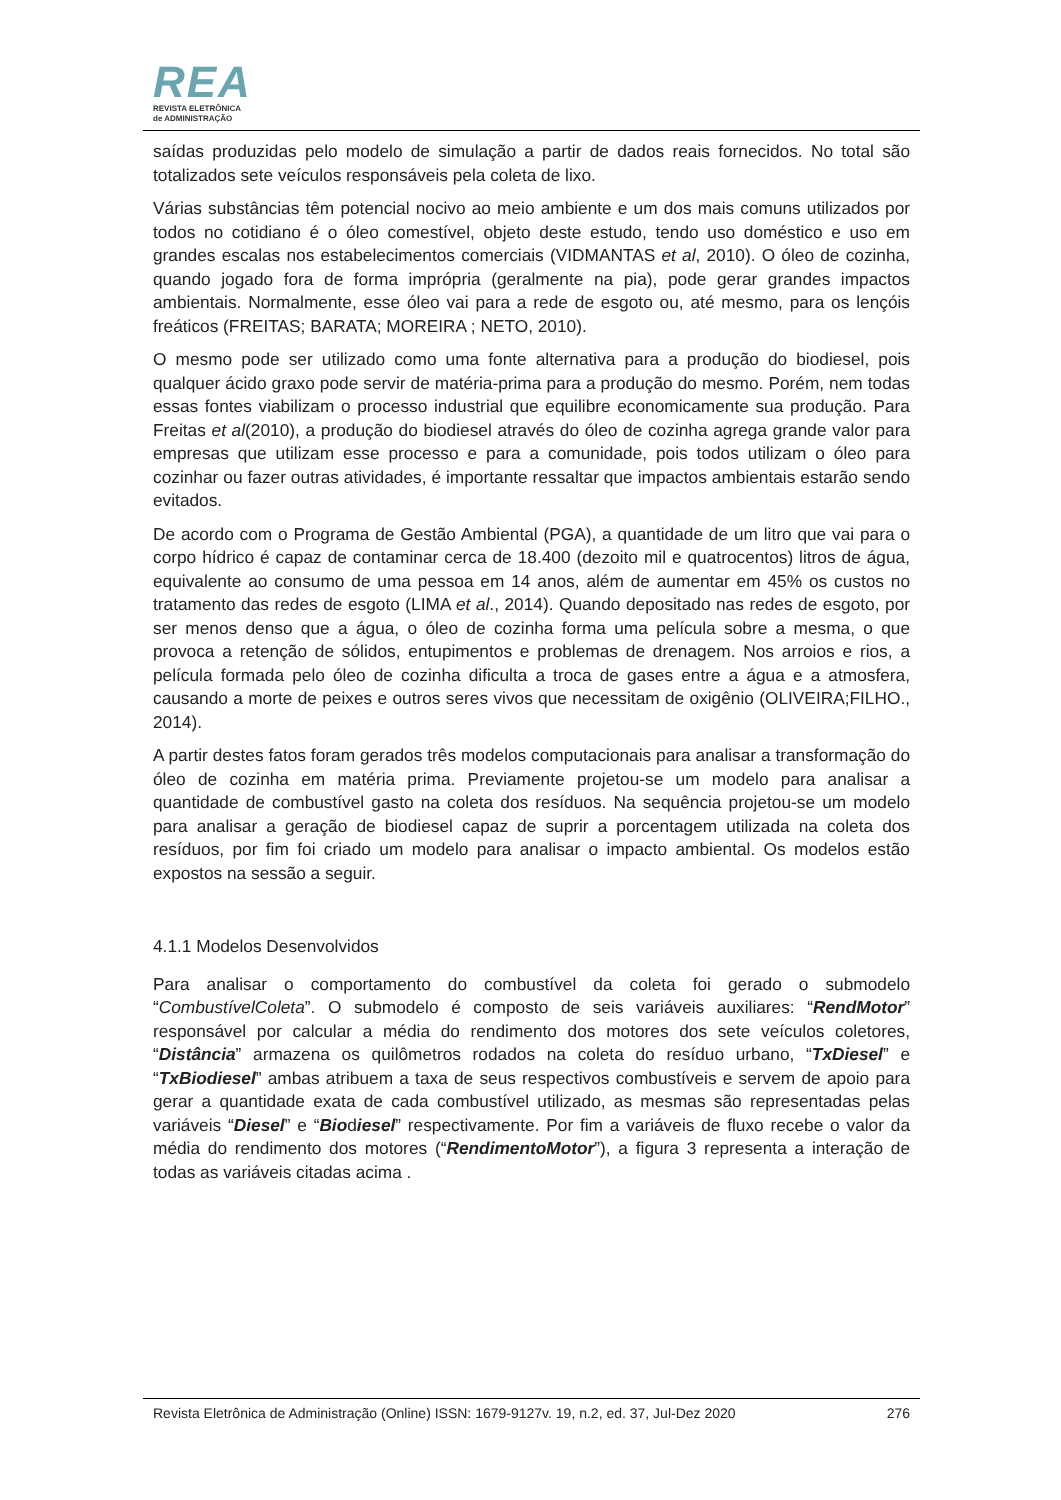REA
REVISTA ELETRÔNICA
de ADMINISTRAÇÃO
saídas produzidas pelo modelo de simulação a partir de dados reais fornecidos. No total são totalizados sete veículos responsáveis pela coleta de lixo.
Várias substâncias têm potencial nocivo ao meio ambiente e um dos mais comuns utilizados por todos no cotidiano é o óleo comestível, objeto deste estudo, tendo uso doméstico e uso em grandes escalas nos estabelecimentos comerciais (VIDMANTAS et al, 2010). O óleo de cozinha, quando jogado fora de forma imprópria (geralmente na pia), pode gerar grandes impactos ambientais. Normalmente, esse óleo vai para a rede de esgoto ou, até mesmo, para os lençóis freáticos (FREITAS; BARATA; MOREIRA ; NETO, 2010).
O mesmo pode ser utilizado como uma fonte alternativa para a produção do biodiesel, pois qualquer ácido graxo pode servir de matéria-prima para a produção do mesmo. Porém, nem todas essas fontes viabilizam o processo industrial que equilibre economicamente sua produção. Para Freitas et al(2010), a produção do biodiesel através do óleo de cozinha agrega grande valor para empresas que utilizam esse processo e para a comunidade, pois todos utilizam o óleo para cozinhar ou fazer outras atividades, é importante ressaltar que impactos ambientais estarão sendo evitados.
De acordo com o Programa de Gestão Ambiental (PGA), a quantidade de um litro que vai para o corpo hídrico é capaz de contaminar cerca de 18.400 (dezoito mil e quatrocentos) litros de água, equivalente ao consumo de uma pessoa em 14 anos, além de aumentar em 45% os custos no tratamento das redes de esgoto (LIMA et al., 2014). Quando depositado nas redes de esgoto, por ser menos denso que a água, o óleo de cozinha forma uma película sobre a mesma, o que provoca a retenção de sólidos, entupimentos e problemas de drenagem. Nos arroios e rios, a película formada pelo óleo de cozinha dificulta a troca de gases entre a água e a atmosfera, causando a morte de peixes e outros seres vivos que necessitam de oxigênio (OLIVEIRA;FILHO., 2014).
A partir destes fatos foram gerados três modelos computacionais para analisar a transformação do óleo de cozinha em matéria prima. Previamente projetou-se um modelo para analisar a quantidade de combustível gasto na coleta dos resíduos. Na sequência projetou-se um modelo para analisar a geração de biodiesel capaz de suprir a porcentagem utilizada na coleta dos resíduos, por fim foi criado um modelo para analisar o impacto ambiental. Os modelos estão expostos na sessão a seguir.
4.1.1 Modelos Desenvolvidos
Para analisar o comportamento do combustível da coleta foi gerado o submodelo “CombustívelColeta”. O submodelo é composto de seis variáveis auxiliares: “RendMotor” responsável por calcular a média do rendimento dos motores dos sete veículos coletores, “Distância” armazena os quilômetros rodados na coleta do resíduo urbano, “TxDiesel” e “TxBiodiesel” ambas atribuem a taxa de seus respectivos combustíveis e servem de apoio para gerar a quantidade exata de cada combustível utilizado, as mesmas são representadas pelas variáveis “Diesel” e “Biodiesel” respectivamente. Por fim a variáveis de fluxo recebe o valor da média do rendimento dos motores (“RendimentoMotor”), a figura 3 representa a interação de todas as variáveis citadas acima .
Revista Eletrônica de Administração (Online) ISSN: 1679-9127v. 19, n.2, ed. 37, Jul-Dez 2020 276